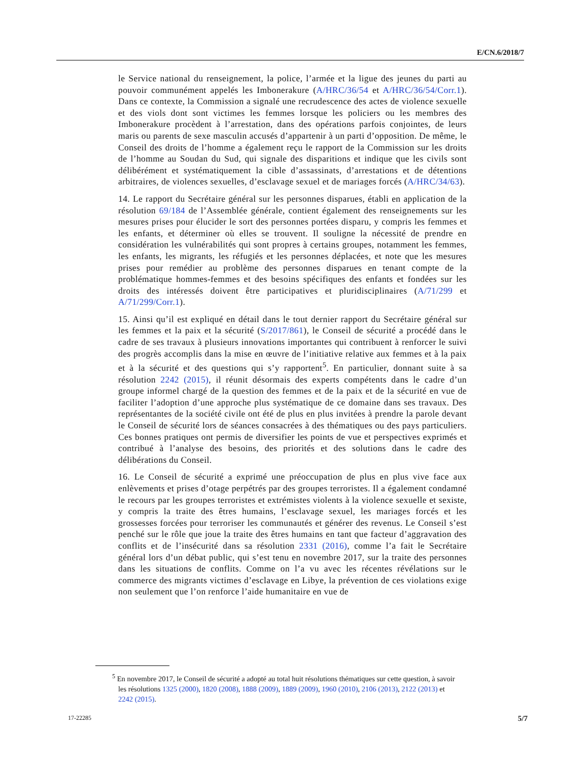E/CN.6/2018/7
le Service national du renseignement, la police, l’armée et la ligue des jeunes du parti au pouvoir communément appelés les Imbonerakure (A/HRC/36/54 et A/HRC/36/54/Corr.1). Dans ce contexte, la Commission a signalé une recrudescence des actes de violence sexuelle et des viols dont sont victimes les femmes lorsque les policiers ou les membres des Imbonerakure procèdent à l’arrestation, dans des opérations parfois conjointes, de leurs maris ou parents de sexe masculin accusés d’appartenir à un parti d’opposition. De même, le Conseil des droits de l’homme a également reçu le rapport de la Commission sur les droits de l’homme au Soudan du Sud, qui signale des disparitions et indique que les civils sont délibérément et systématiquement la cible d’assassinats, d’arrestations et de détentions arbitraires, de violences sexuelles, d’esclavage sexuel et de mariages forcés (A/HRC/34/63).
14. Le rapport du Secrétaire général sur les personnes disparues, établi en application de la résolution 69/184 de l’Assemblée générale, contient également des renseignements sur les mesures prises pour élucider le sort des personnes portées disparu, y compris les femmes et les enfants, et déterminer où elles se trouvent. Il souligne la nécessité de prendre en considération les vulnérabilités qui sont propres à certains groupes, notamment les femmes, les enfants, les migrants, les réfugiés et les personnes déplacées, et note que les mesures prises pour remédier au problème des personnes disparues en tenant compte de la problématique hommes-femmes et des besoins spécifiques des enfants et fondées sur les droits des intéressés doivent être participatives et pluridisciplinaires (A/71/299 et A/71/299/Corr.1).
15. Ainsi qu’il est expliqué en détail dans le tout dernier rapport du Secrétaire général sur les femmes et la paix et la sécurité (S/2017/861), le Conseil de sécurité a procédé dans le cadre de ses travaux à plusieurs innovations importantes qui contribuent à renforcer le suivi des progrès accomplis dans la mise en œuvre de l’initiative relative aux femmes et à la paix et à la sécurité et des questions qui s’y rapportent<sup>5</sup>. En particulier, donnant suite à sa résolution 2242 (2015), il réunit désormais des experts compétents dans le cadre d’un groupe informel chargé de la question des femmes et de la paix et de la sécurité en vue de faciliter l’adoption d’une approche plus systématique de ce domaine dans ses travaux. Des représentantes de la société civile ont été de plus en plus invitées à prendre la parole devant le Conseil de sécurité lors de séances consacrées à des thématiques ou des pays particuliers. Ces bonnes pratiques ont permis de diversifier les points de vue et perspectives exprimés et contribué à l’analyse des besoins, des priorités et des solutions dans le cadre des délibérations du Conseil.
16. Le Conseil de sécurité a exprimé une préoccupation de plus en plus vive face aux enlèvements et prises d’otage perpétrés par des groupes terroristes. Il a également condamné le recours par les groupes terroristes et extrémistes violents à la violence sexuelle et sexiste, y compris la traite des êtres humains, l’esclavage sexuel, les mariages forcés et les grossesses forcées pour terroriser les communautés et générer des revenus. Le Conseil s’est penché sur le rôle que joue la traite des êtres humains en tant que facteur d’aggravation des conflits et de l’insécurité dans sa résolution 2331 (2016), comme l’a fait le Secrétaire général lors d’un débat public, qui s’est tenu en novembre 2017, sur la traite des personnes dans les situations de conflits. Comme on l’a vu avec les récentes révélations sur le commerce des migrants victimes d’esclavage en Libye, la prévention de ces violations exige non seulement que l’on renforce l’aide humanitaire en vue de
<sup>5</sup> En novembre 2017, le Conseil de sécurité a adopté au total huit résolutions thématiques sur cette question, à savoir les résolutions 1325 (2000), 1820 (2008), 1888 (2009), 1889 (2009), 1960 (2010), 2106 (2013), 2122 (2013) et 2242 (2015).
17-22285 5/7